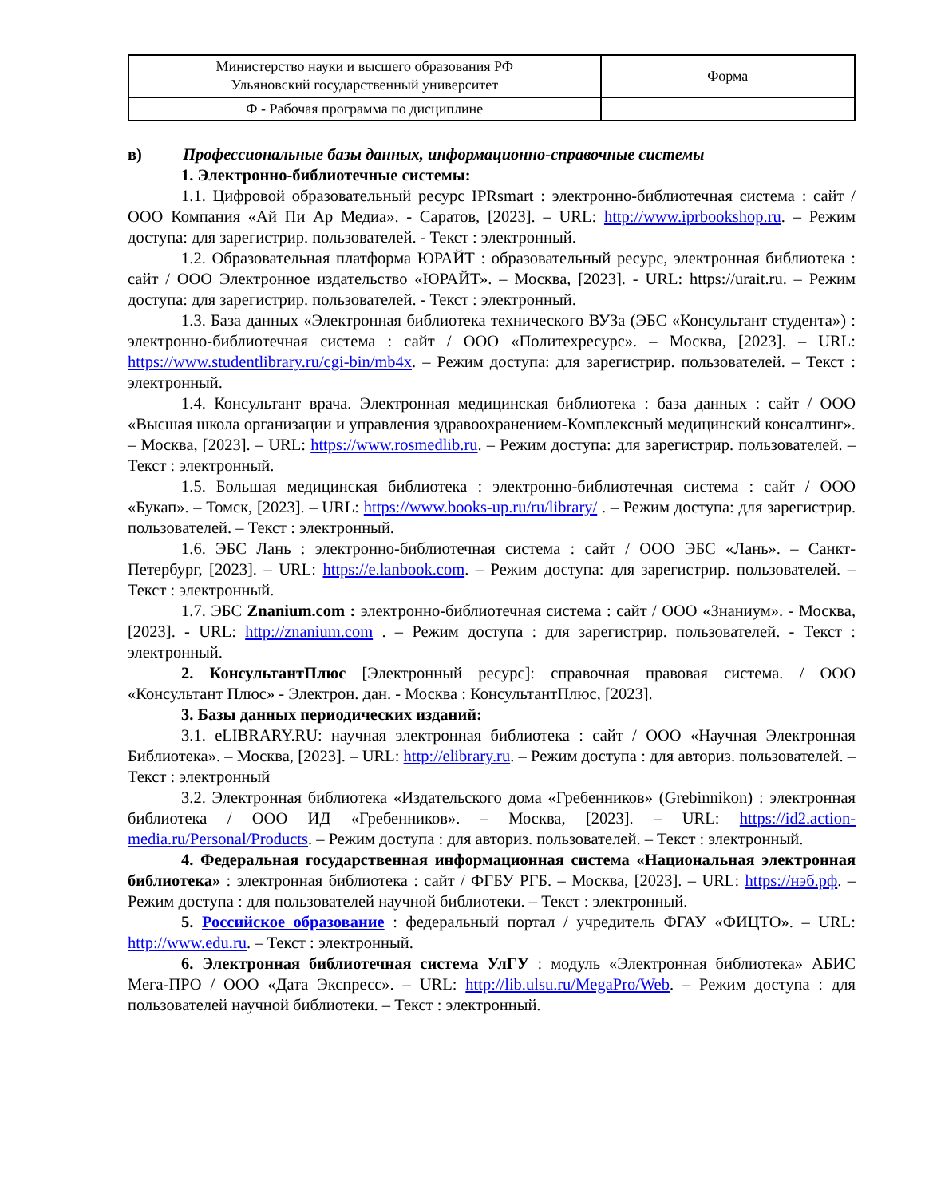| Министерство науки и высшего образования РФ Ульяновский государственный университет | Форма |
| Ф - Рабочая программа по дисциплине | |
в) Профессиональные базы данных, информационно-справочные системы
1. Электронно-библиотечные системы:
1.1. Цифровой образовательный ресурс IPRsmart : электронно-библиотечная система : сайт / ООО Компания «Ай Пи Ар Медиа». - Саратов, [2023]. – URL: http://www.iprbookshop.ru. – Режим доступа: для зарегистрир. пользователей. - Текст : электронный.
1.2. Образовательная платформа ЮРАЙТ : образовательный ресурс, электронная библиотека : сайт / ООО Электронное издательство «ЮРАЙТ». – Москва, [2023]. - URL: https://urait.ru. – Режим доступа: для зарегистрир. пользователей. - Текст : электронный.
1.3. База данных «Электронная библиотека технического ВУЗа (ЭБС «Консультант студента») : электронно-библиотечная система : сайт / ООО «Политехресурс». – Москва, [2023]. – URL: https://www.studentlibrary.ru/cgi-bin/mb4x. – Режим доступа: для зарегистрир. пользователей. – Текст : электронный.
1.4. Консультант врача. Электронная медицинская библиотека : база данных : сайт / ООО «Высшая школа организации и управления здравоохранением-Комплексный медицинский консалтинг». – Москва, [2023]. – URL: https://www.rosmedlib.ru. – Режим доступа: для зарегистрир. пользователей. – Текст : электронный.
1.5. Большая медицинская библиотека : электронно-библиотечная система : сайт / ООО «Букап». – Томск, [2023]. – URL: https://www.books-up.ru/ru/library/ . – Режим доступа: для зарегистрир. пользователей. – Текст : электронный.
1.6. ЭБС Лань : электронно-библиотечная система : сайт / ООО ЭБС «Лань». – Санкт-Петербург, [2023]. – URL: https://e.lanbook.com. – Режим доступа: для зарегистрир. пользователей. – Текст : электронный.
1.7. ЭБС Znanium.com : электронно-библиотечная система : сайт / ООО «Знаниум». - Москва, [2023]. - URL: http://znanium.com . – Режим доступа : для зарегистрир. пользователей. - Текст : электронный.
2. КонсультантПлюс [Электронный ресурс]: справочная правовая система. / ООО «Консультант Плюс» - Электрон. дан. - Москва : КонсультантПлюс, [2023].
3. Базы данных периодических изданий:
3.1. eLIBRARY.RU: научная электронная библиотека : сайт / ООО «Научная Электронная Библиотека». – Москва, [2023]. – URL: http://elibrary.ru. – Режим доступа : для авториз. пользователей. – Текст : электронный
3.2. Электронная библиотека «Издательского дома «Гребенников» (Grebinnikon) : электронная библиотека / ООО ИД «Гребенников». – Москва, [2023]. – URL: https://id2.action-media.ru/Personal/Products. – Режим доступа : для авториз. пользователей. – Текст : электронный.
4. Федеральная государственная информационная система «Национальная электронная библиотека» : электронная библиотека : сайт / ФГБУ РГБ. – Москва, [2023]. – URL: https://нэб.рф. – Режим доступа : для пользователей научной библиотеки. – Текст : электронный.
5. Российское образование : федеральный портал / учредитель ФГАУ «ФИЦТО». – URL: http://www.edu.ru. – Текст : электронный.
6. Электронная библиотечная система УлГУ : модуль «Электронная библиотека» АБИС Мега-ПРО / ООО «Дата Экспресс». – URL: http://lib.ulsu.ru/MegaPro/Web. – Режим доступа : для пользователей научной библиотеки. – Текст : электронный.